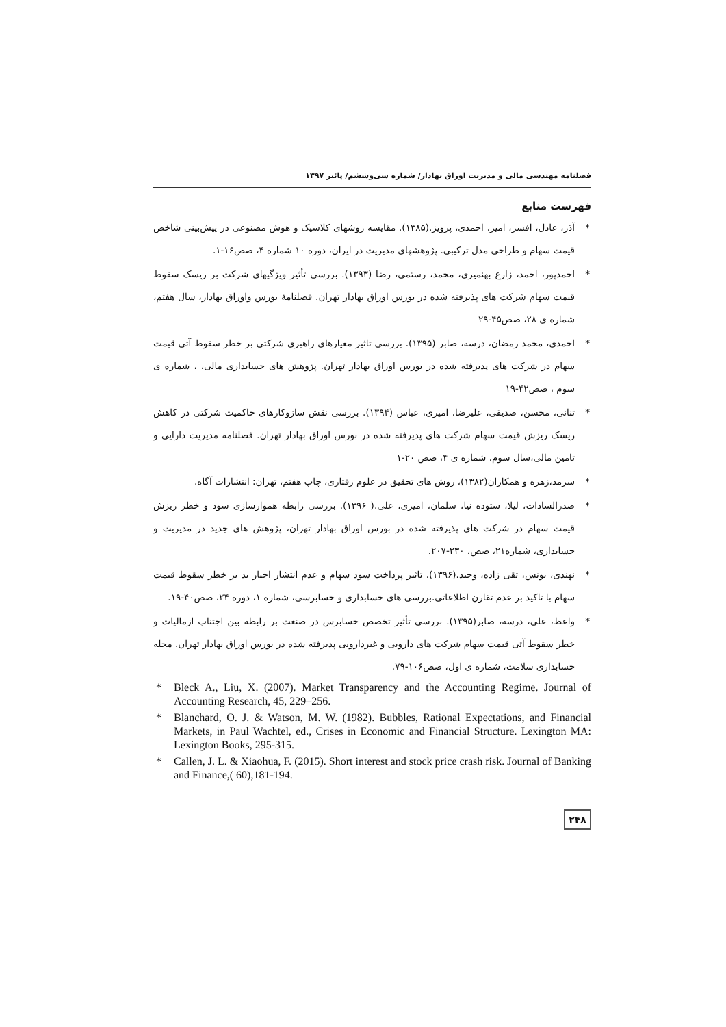فصلنامه مهندسی مالی و مدیریت اوراق بهادار/ شماره سی‌وششم/ پائیز ۱۳۹۷
فهرست منابع
* آذر، عادل، افسر، امیر، احمدی، پرویز.(۱۳۸۵). مقایسه روشهای کلاسیک و هوش مصنوعی در پیش‌بینی شاخص قیمت سهام و طراحی مدل ترکیبی. پژوهشهای مدیریت در ایران، دوره ۱۰ شماره ۴، صص۱۶-۱.
* احمدپور، احمد، زارع بهنمیری، محمد، رستمی، رضا (۱۳۹۳). بررسی تأثیر ویژگیهای شرکت بر ریسک سقوط قیمت سهام شرکت های پذیرفته شده در بورس اوراق بهادار تهران. فصلنامهٔ بورس واوراق بهادار، سال هفتم، شماره ی ۲۸، صص۴۵-۲۹
* احمدی، محمد رمضان، درسه، صابر (۱۳۹۵). بررسی تاثیر معیارهای راهبری شرکتی بر خطر سقوط آتی قیمت سهام در شرکت های پذیرفته شده در بورس اوراق بهادار تهران. پژوهش های حسابداری مالی، ، شماره ی سوم ، صص۴۲-۱۹
* تنانی، محسن، صدیقی، علیرضا، امیری، عباس (۱۳۹۴). بررسی نقش سازوکارهای حاکمیت شرکتی در کاهش ریسک ریزش قیمت سهام شرکت های پذیرفته شده در بورس اوراق بهادار تهران. فصلنامه مدیریت دارایی و تامین مالی،سال سوم، شماره ی ۴، صص ۲۰-۱
* سرمد،زهره و همکاران(۱۳۸۲)، روش های تحقیق در علوم رفتاری، چاپ هفتم، تهران: انتشارات آگاه.
* صدرالسادات، لیلا، ستوده نیا، سلمان، امیری، علی.( ۱۳۹۶). بررسی رابطه هموارسازی سود و خطر ریزش قیمت سهام در شرکت های پذیرفته شده در بورس اوراق بهادار تهران، پژوهش های جدید در مدیریت و حسابداری، شماره۲۱، صص، ۲۳۰-۲۰۷.
* نهندی، یونس، تقی زاده، وحید.(۱۳۹۶). تاثیر پرداخت سود سهام و عدم انتشار اخبار بد بر خطر سقوط قیمت سهام با تاکید بر عدم تقارن اطلاعاتی.بررسی های حسابداری و حسابرسی، شماره ۱، دوره ۲۴، صص۴۰-۱۹.
* واعظ، علی، درسه، صابر(۱۳۹۵). بررسی تأثیر تخصص حسابرس در صنعت بر رابطه بین اجتناب ازمالیات و خطر سقوط آتی قیمت سهام شرکت های دارویی و غیردارویی پذیرفته شده در بورس اوراق بهادار تهران. مجله حسابداری سلامت، شماره ی اول، صص۱۰۶-۷۹.
* Bleck A., Liu, X. (2007). Market Transparency and the Accounting Regime. Journal of Accounting Research, 45, 229–256.
* Blanchard, O. J. & Watson, M. W. (1982). Bubbles, Rational Expectations, and Financial Markets, in Paul Wachtel, ed., Crises in Economic and Financial Structure. Lexington MA: Lexington Books, 295-315.
* Callen, J. L. & Xiaohua, F. (2015). Short interest and stock price crash risk. Journal of Banking and Finance,( 60),181-194.
۲۴۸